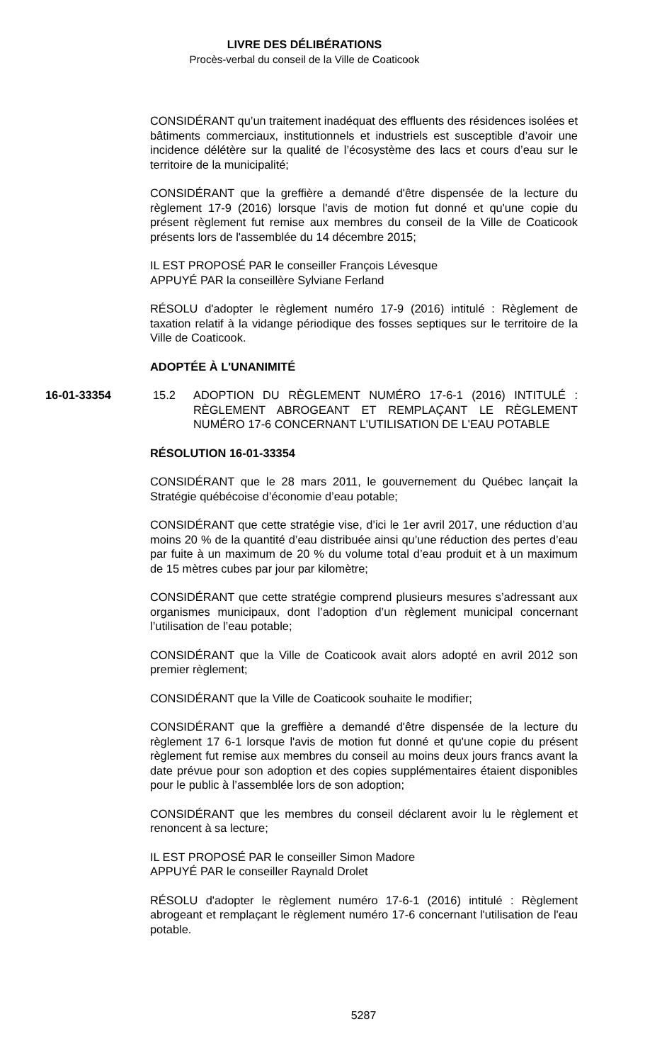LIVRE DES DÉLIBÉRATIONS
Procès-verbal du conseil de la Ville de Coaticook
CONSIDÉRANT qu’un traitement inadéquat des effluents des résidences isolées et bâtiments commerciaux, institutionnels et industriels est susceptible d’avoir une incidence délétère sur la qualité de l’écosystème des lacs et cours d’eau sur le territoire de la municipalité;
CONSIDÉRANT que la greffière a demandé d'être dispensée de la lecture du règlement 17-9 (2016) lorsque l'avis de motion fut donné et qu'une copie du présent règlement fut remise aux membres du conseil de la Ville de Coaticook présents lors de l'assemblée du 14 décembre 2015;
IL EST PROPOSÉ PAR le conseiller François Lévesque
APPUYÉ PAR la conseillère Sylviane Ferland
RÉSOLU d'adopter le règlement numéro 17-9 (2016) intitulé : Règlement de taxation relatif à la vidange périodique des fosses septiques sur le territoire de la Ville de Coaticook.
ADOPTÉE À L'UNANIMITÉ
16-01-33354 15.2 ADOPTION DU RÈGLEMENT NUMÉRO 17-6-1 (2016) INTITULÉ : RÈGLEMENT ABROGEANT ET REMPLAÇANT LE RÈGLEMENT NUMÉRO 17-6 CONCERNANT L'UTILISATION DE L'EAU POTABLE
RÉSOLUTION 16-01-33354
CONSIDÉRANT que le 28 mars 2011, le gouvernement du Québec lançait la Stratégie québécoise d’économie d’eau potable;
CONSIDÉRANT que cette stratégie vise, d’ici le 1er avril 2017, une réduction d’au moins 20 % de la quantité d’eau distribuée ainsi qu’une réduction des pertes d’eau par fuite à un maximum de 20 % du volume total d’eau produit et à un maximum de 15 mètres cubes par jour par kilomètre;
CONSIDÉRANT que cette stratégie comprend plusieurs mesures s’adressant aux organismes municipaux, dont l’adoption d’un règlement municipal concernant l’utilisation de l’eau potable;
CONSIDÉRANT que la Ville de Coaticook avait alors adopté en avril 2012 son premier règlement;
CONSIDÉRANT que la Ville de Coaticook souhaite le modifier;
CONSIDÉRANT que la greffière a demandé d'être dispensée de la lecture du règlement 17 6-1 lorsque l'avis de motion fut donné et qu'une copie du présent règlement fut remise aux membres du conseil au moins deux jours francs avant la date prévue pour son adoption et des copies supplémentaires étaient disponibles pour le public à l’assemblée lors de son adoption;
CONSIDÉRANT que les membres du conseil déclarent avoir lu le règlement et renoncent à sa lecture;
IL EST PROPOSÉ PAR le conseiller Simon Madore
APPUYÉ PAR le conseiller Raynald Drolet
RÉSOLU d'adopter le règlement numéro 17-6-1 (2016) intitulé : Règlement abrogeant et remplaçant le règlement numéro 17-6 concernant l'utilisation de l'eau potable.
5287